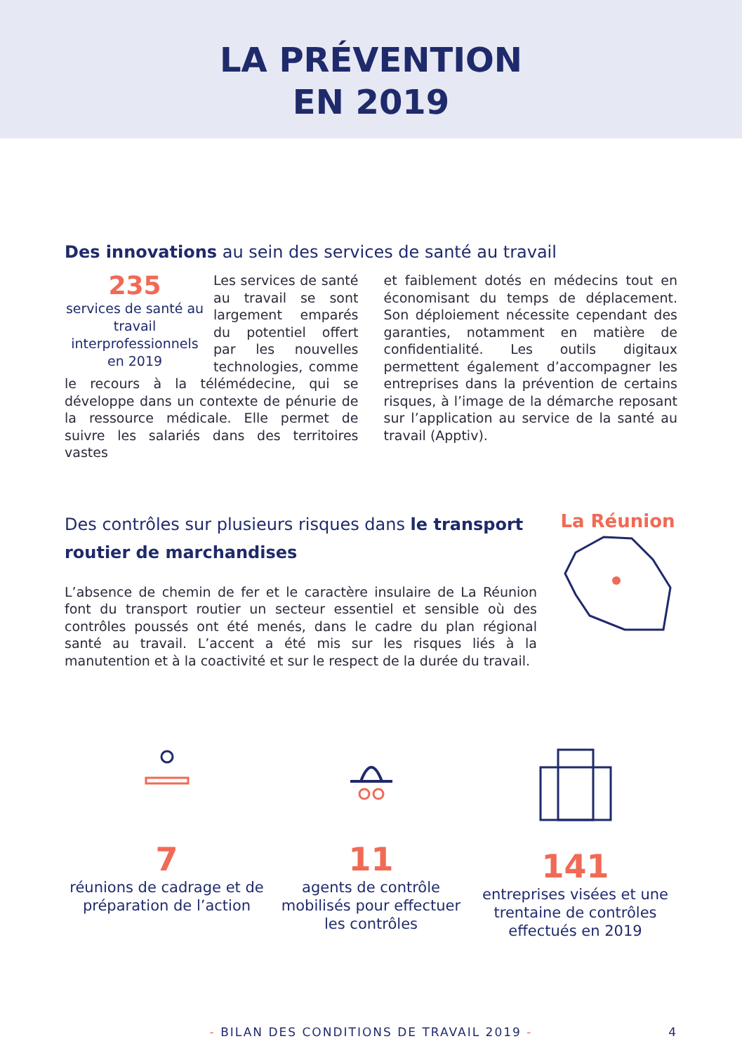LA PRÉVENTION
EN 2019
Des innovations au sein des services de santé au travail
235
services de santé au travail interprofessionnels en 2019
Les services de santé au travail se sont largement emparés du potentiel offert par les nouvelles technologies, comme le recours à la télémédecine, qui se développe dans un contexte de pénurie de la ressource médicale. Elle permet de suivre les salariés dans des territoires vastes
et faiblement dotés en médecins tout en économisant du temps de déplacement. Son déploiement nécessite cependant des garanties, notamment en matière de confidentialité. Les outils digitaux permettent également d’accompagner les entreprises dans la prévention de certains risques, à l’image de la démarche reposant sur l’application au service de la santé au travail (Apptiv).
Des contrôles sur plusieurs risques dans le transport routier de marchandises
L’absence de chemin de fer et le caractère insulaire de La Réunion font du transport routier un secteur essentiel et sensible où des contrôles poussés ont été menés, dans le cadre du plan régional santé au travail. L’accent a été mis sur les risques liés à la manutention et à la coactivité et sur le respect de la durée du travail.
La Réunion
7
réunions de cadrage et de préparation de l’action
11
agents de contrôle mobilisés pour effectuer les contrôles
141
entreprises visées et une trentaine de contrôles effectués en 2019
- BILAN DES CONDITIONS DE TRAVAIL 2019 - 4